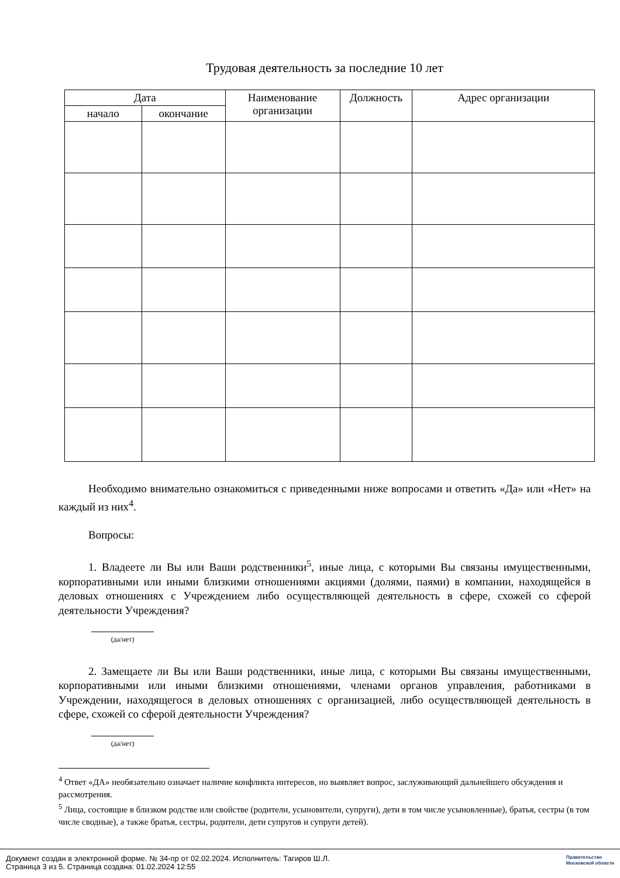Трудовая деятельность за последние 10 лет
| Дата | | Наименование организации | Должность | Адрес организации |
| --- | --- | --- | --- | --- |
| начало | окончание | | | |
Необходимо внимательно ознакомиться с приведенными ниже вопросами и ответить «Да» или «Нет» на каждый из них<sup>4</sup>.
Вопросы:
1. Владеете ли Вы или Ваши родственники<sup>5</sup>, иные лица, с которыми Вы связаны имущественными, корпоративными или иными близкими отношениями акциями (долями, паями) в компании, находящейся в деловых отношениях с Учреждением либо осуществляющей деятельность в сфере, схожей со сферой деятельности Учреждения?
(да/нет)
2. Замещаете ли Вы или Ваши родственники, иные лица, с которыми Вы связаны имущественными, корпоративными или иными близкими отношениями, членами органов управления, работниками в Учреждении, находящегося в деловых отношениях с организацией, либо осуществляющей деятельность в сфере, схожей со сферой деятельности Учреждения?
(да/нет)
<sup>4</sup> Ответ «ДА» необязательно означает наличие конфликта интересов, но выявляет вопрос, заслуживающий дальнейшего обсуждения и рассмотрения.
<sup>5</sup> Лица, состоящие в близком родстве или свойстве (родители, усыновители, супруги), дети в том числе усыновленные), братья, сестры (в том числе сводные), а также братья, сестры, родители, дети супругов и супруги детей).
Документ создан в электронной форме. № 34-пр от 02.02.2024. Исполнитель: Тагиров Ш.Л.
Страница 3 из 5. Страница создана: 01.02.2024 12:55
Правительство
Московской области